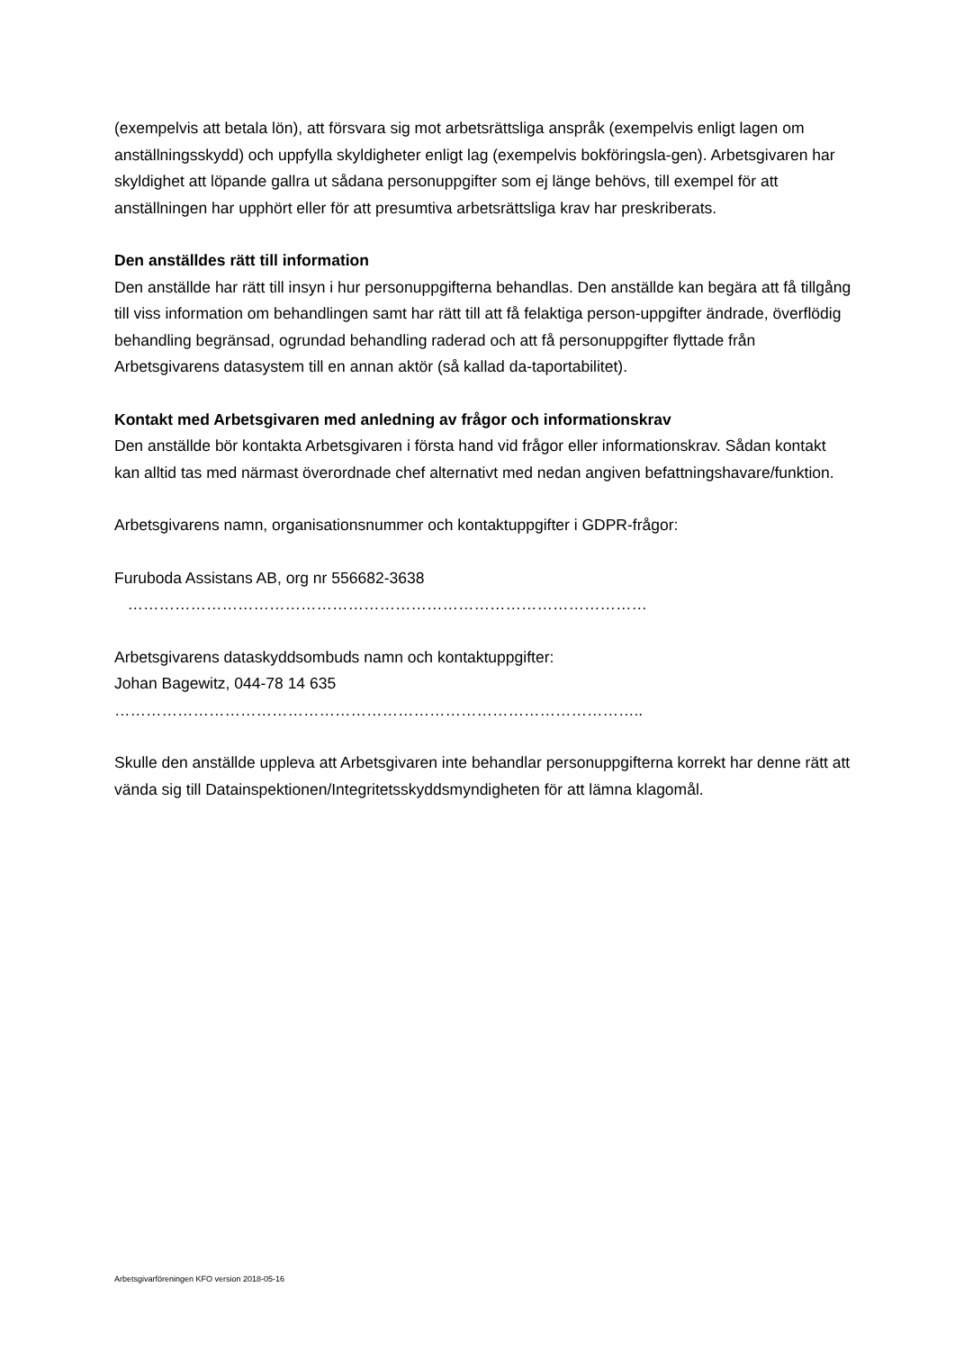(exempelvis att betala lön), att försvara sig mot arbetsrättsliga anspråk (exempelvis enligt lagen om anställningsskydd) och uppfylla skyldigheter enligt lag (exempelvis bokföringsla-gen). Arbetsgivaren har skyldighet att löpande gallra ut sådana personuppgifter som ej länge behövs, till exempel för att anställningen har upphört eller för att presumtiva arbetsrättsliga krav har preskriberats.
Den anställdes rätt till information
Den anställde har rätt till insyn i hur personuppgifterna behandlas. Den anställde kan begära att få tillgång till viss information om behandlingen samt har rätt till att få felaktiga person-uppgifter ändrade, överflödig behandling begränsad, ogrundad behandling raderad och att få personuppgifter flyttade från Arbetsgivarens datasystem till en annan aktör (så kallad da-taportabilitet).
Kontakt med Arbetsgivaren med anledning av frågor och informationskrav
Den anställde bör kontakta Arbetsgivaren i första hand vid frågor eller informationskrav. Sådan kontakt kan alltid tas med närmast överordnade chef alternativt med nedan angiven befattningshavare/funktion.
Arbetsgivarens namn, organisationsnummer och kontaktuppgifter i GDPR-frågor:
Furuboda Assistans AB, org nr 556682-3638
………………………………………………………………………………………
Arbetsgivarens dataskyddsombuds namn och kontaktuppgifter:
Johan Bagewitz, 044-78 14 635
………………………………………………………………………………………..
Skulle den anställde uppleva att Arbetsgivaren inte behandlar personuppgifterna korrekt har denne rätt att vända sig till Datainspektionen/Integritetsskyddsmyndigheten för att lämna klagomål.
Arbetsgivarföreningen KFO version 2018-05-16